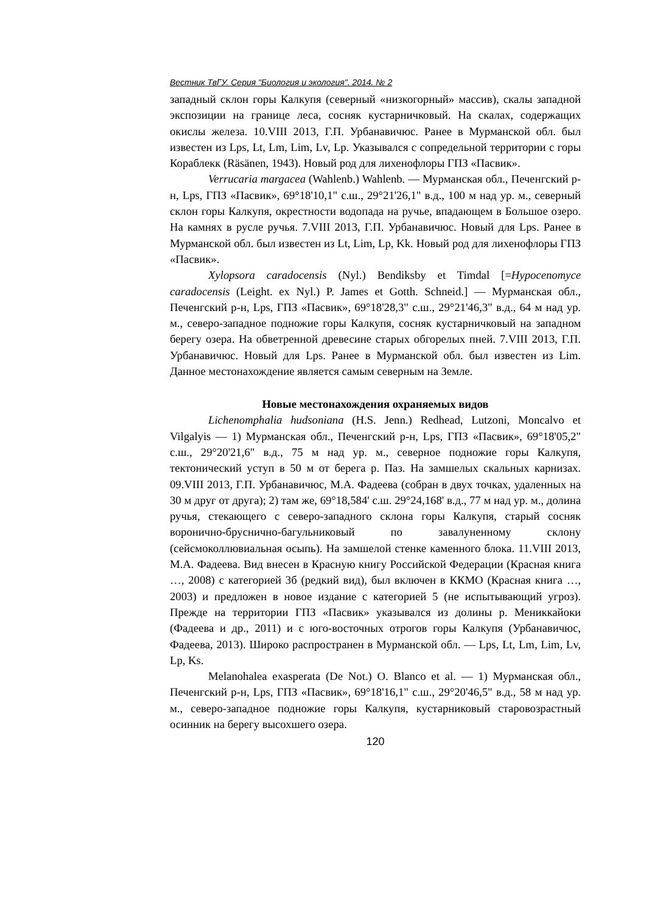Вестник ТвГУ. Серия "Биология и экология". 2014. № 2
западный склон горы Калкупя (северный «низкогорный» массив), скалы западной экспозиции на границе леса, сосняк кустарничковый. На скалах, содержащих окислы железа. 10.VIII 2013, Г.П. Урбанавичюс. Ранее в Мурманской обл. был известен из Lps, Lt, Lm, Lim, Lv, Lp. Указывался с сопредельной территории с горы Кораблекк (Räsänen, 1943). Новый род для лихенофлоры ГПЗ «Пасвик».
Verrucaria margacea (Wahlenb.) Wahlenb. — Мурманская обл., Печенгский р-н, Lps, ГПЗ «Пасвик», 69°18'10,1" с.ш., 29°21'26,1" в.д., 100 м над ур. м., северный склон горы Калкупя, окрестности водопада на ручье, впадающем в Большое озеро. На камнях в русле ручья. 7.VIII 2013, Г.П. Урбанавичюс. Новый для Lps. Ранее в Мурманской обл. был известен из Lt, Lim, Lp, Kk. Новый род для лихенофлоры ГПЗ «Пасвик».
Xylopsora caradocensis (Nyl.) Bendiksby et Timdal [=Hypocenomyce caradocensis (Leight. ex Nyl.) P. James et Gotth. Schneid.] — Мурманская обл., Печенгский р-н, Lps, ГПЗ «Пасвик», 69°18'28,3" с.ш., 29°21'46,3" в.д., 64 м над ур. м., северо-западное подножие горы Калкупя, сосняк кустарничковый на западном берегу озера. На обветренной древесине старых обгорелых пней. 7.VIII 2013, Г.П. Урбанавичюс. Новый для Lps. Ранее в Мурманской обл. был известен из Lim. Данное местонахождение является самым северным на Земле.
Новые местонахождения охраняемых видов
Lichenomphalia hudsoniana (H.S. Jenn.) Redhead, Lutzoni, Moncalvo et Vilgalyis — 1) Мурманская обл., Печенгский р-н, Lps, ГПЗ «Пасвик», 69°18'05,2" с.ш., 29°20'21,6" в.д., 75 м над ур. м., северное подножие горы Калкупя, тектонический уступ в 50 м от берега р. Паз. На замшелых скальных карнизах. 09.VIII 2013, Г.П. Урбанавичюс, М.А. Фадеева (собран в двух точках, удаленных на 30 м друг от друга); 2) там же, 69°18,584' с.ш. 29°24,168' в.д., 77 м над ур. м., долина ручья, стекающего с северо-западного склона горы Калкупя, старый сосняк воронично-бруснично-багульниковый по завалуненному склону (сейсмоколлювиальная осыпь). На замшелой стенке каменного блока. 11.VIII 2013, М.А. Фадеева. Вид внесен в Красную книгу Российской Федерации (Красная книга …, 2008) с категорией 3б (редкий вид), был включен в ККМО (Красная книга …, 2003) и предложен в новое издание с категорией 5 (не испытывающий угроз). Прежде на территории ГПЗ «Пасвик» указывался из долины р. Мениккайоки (Фадеева и др., 2011) и с юго-восточных отрогов горы Калкупя (Урбанавичюс, Фадеева, 2013). Широко распространен в Мурманской обл. — Lps, Lt, Lm, Lim, Lv, Lp, Ks.
Melanohalea exasperata (De Not.) O. Blanco et al. — 1) Мурманская обл., Печенгский р-н, Lps, ГПЗ «Пасвик», 69°18'16,1" с.ш., 29°20'46,5" в.д., 58 м над ур. м., северо-западное подножие горы Калкупя, кустарниковый старовозрастный осинник на берегу высохшего озера.
120